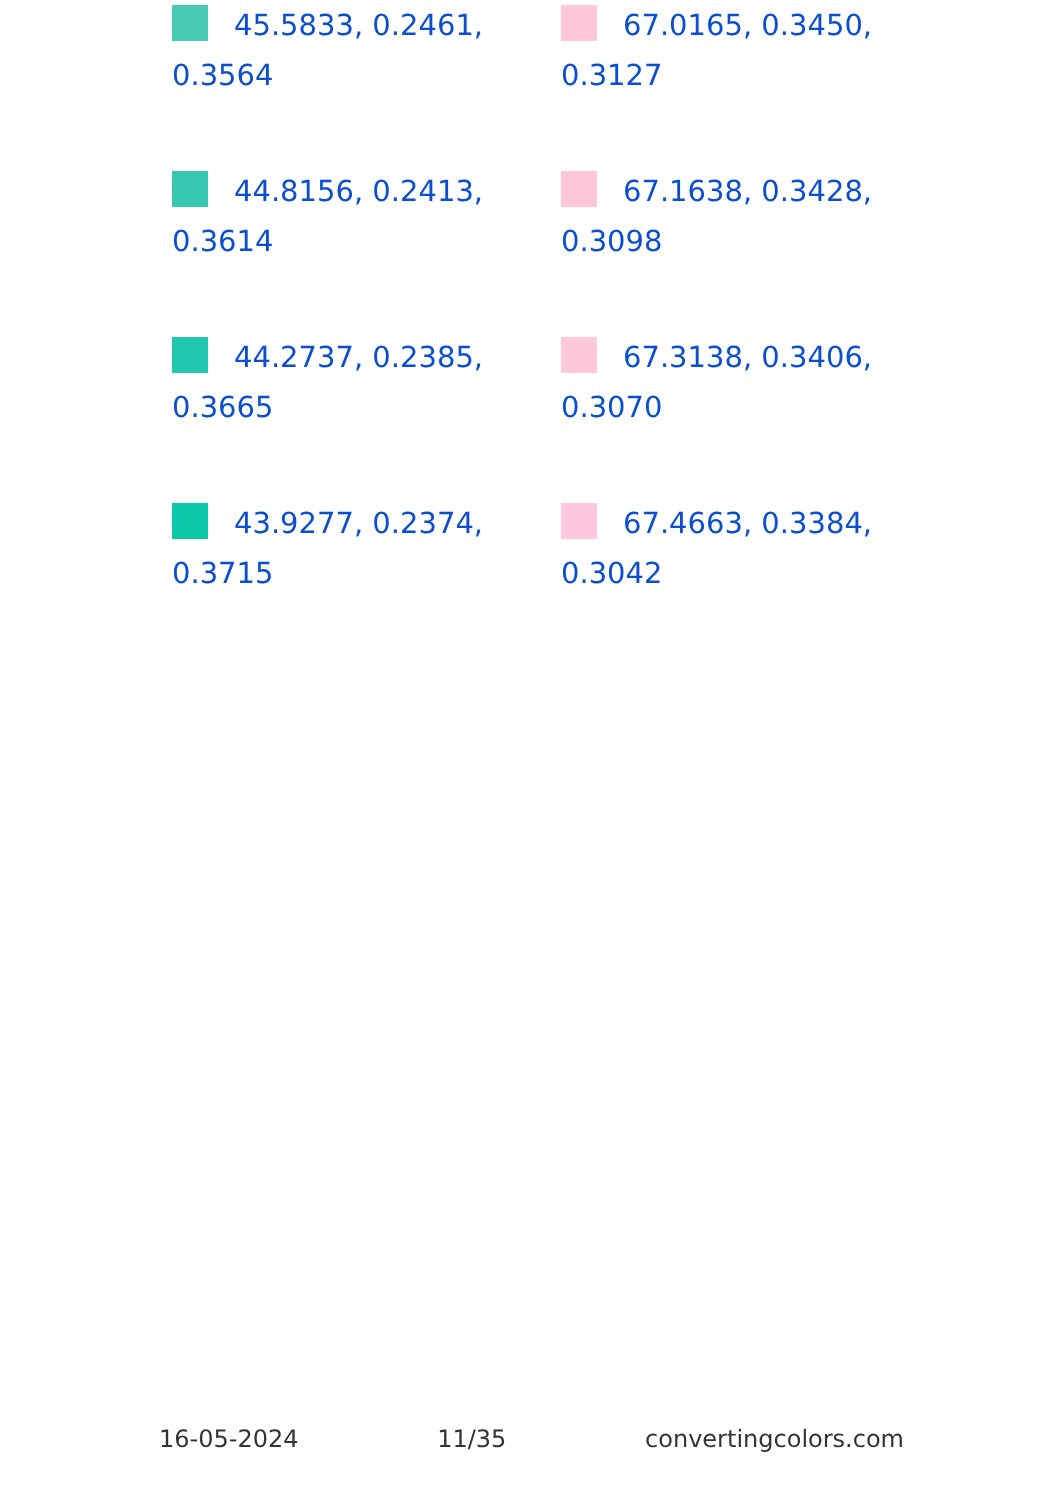45.5833, 0.2461, 0.3564
67.0165, 0.3450, 0.3127
44.8156, 0.2413, 0.3614
67.1638, 0.3428, 0.3098
44.2737, 0.2385, 0.3665
67.3138, 0.3406, 0.3070
43.9277, 0.2374, 0.3715
67.4663, 0.3384, 0.3042
16-05-2024 11/35 convertingcolors.com